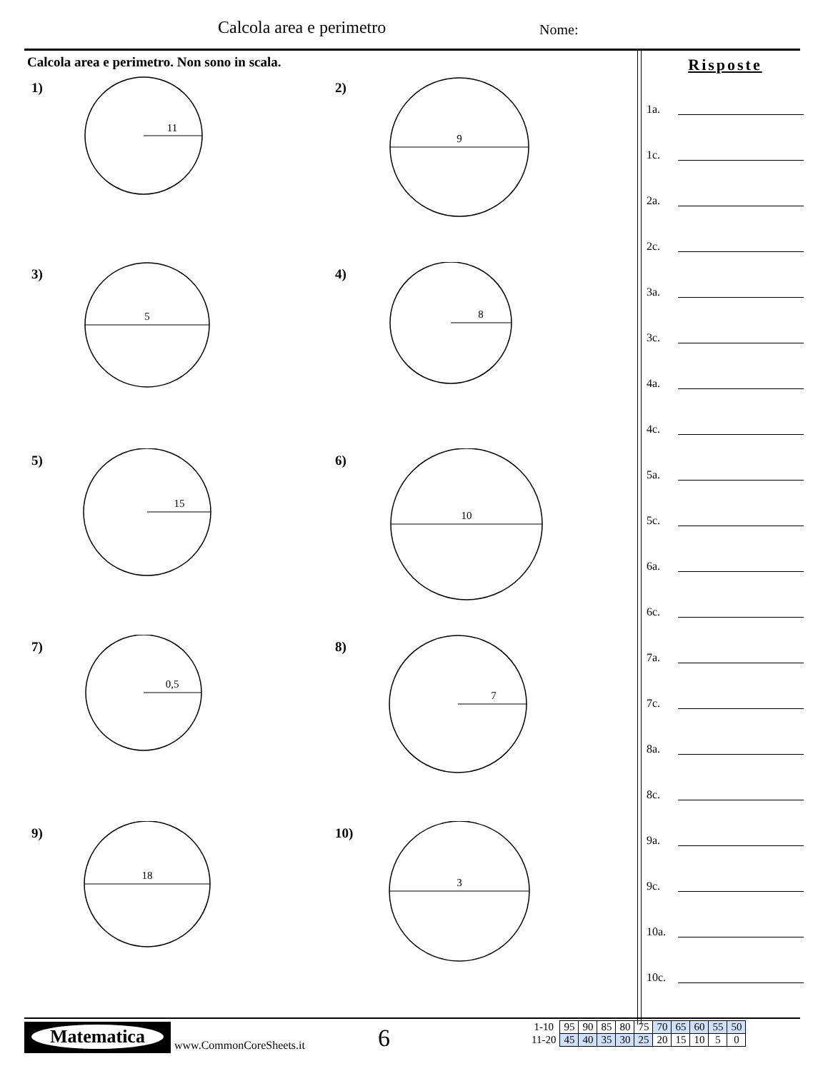Calcola area e perimetro Nome:
Calcola area e perimetro. Non sono in scala.
1)
11
2)
9
3)
5
4)
8
5)
15
6)
10
7)
0,5
8)
7
9)
18
10)
3
Risposte
1a.
1c.
2a.
2c.
3a.
3c.
4a.
4c.
5a.
5c.
6a.
6c.
7a.
7c.
8a.
8c.
9a.
9c.
10a.
10c.
Matematica
www.CommonCoreSheets.it 6
| 1-10 | 95 | 90 | 85 | 80 | 75 | 70 | 65 | 60 | 55 | 50 |
| 11-20 | 45 | 40 | 35 | 30 | 25 | 20 | 15 | 10 | 5 | 0 |